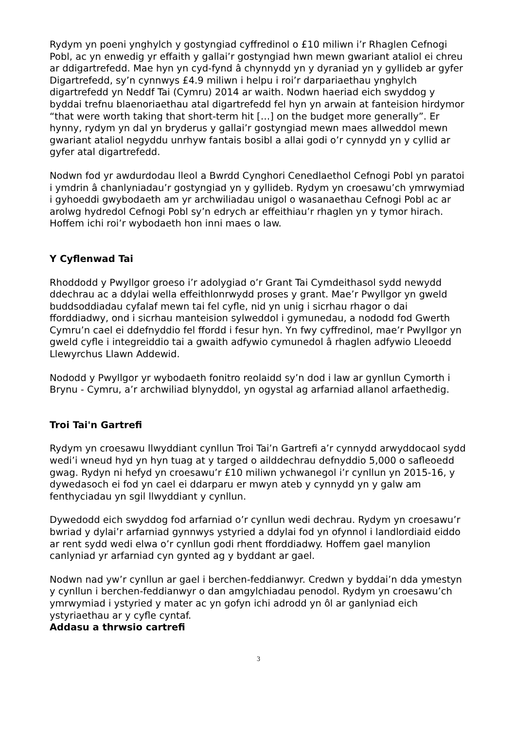Rydym yn poeni ynghylch y gostyngiad cyffredinol o £10 miliwn i’r Rhaglen Cefnogi Pobl, ac yn enwedig yr effaith y gallai’r gostyngiad hwn mewn gwariant ataliol ei chreu ar ddigartrefedd. Mae hyn yn cyd-fynd â chynnydd yn y dyraniad yn y gyllideb ar gyfer Digartrefedd, sy’n cynnwys £4.9 miliwn i helpu i roi’r darpariaethau ynghylch digartrefedd yn Neddf Tai (Cymru) 2014 ar waith. Nodwn haeriad eich swyddog y byddai trefnu blaenoriaethau atal digartrefedd fel hyn yn arwain at fanteision hirdymor “that were worth taking that short-term hit […] on the budget more generally”. Er hynny, rydym yn dal yn bryderus y gallai’r gostyngiad mewn maes allweddol mewn gwariant ataliol negyddu unrhyw fantais bosibl a allai godi o’r cynnydd yn y cyllid ar gyfer atal digartrefedd.
Nodwn fod yr awdurdodau lleol a Bwrdd Cynghori Cenedlaethol Cefnogi Pobl yn paratoi i ymdrin â chanlyniadau’r gostyngiad yn y gyllideb. Rydym yn croesawu’ch ymrwymiad i gyhoeddi gwybodaeth am yr archwiliadau unigol o wasanaethau Cefnogi Pobl ac ar arolwg hydredol Cefnogi Pobl sy’n edrych ar effeithiau’r rhaglen yn y tymor hirach. Hoffem ichi roi’r wybodaeth hon inni maes o law.
Y Cyflenwad Tai
Rhoddodd y Pwyllgor groeso i’r adolygiad o’r Grant Tai Cymdeithasol sydd newydd ddechrau ac a ddylai wella effeithlonrwydd proses y grant. Mae’r Pwyllgor yn gweld buddsoddiadau cyfalaf mewn tai fel cyfle, nid yn unig i sicrhau rhagor o dai fforddiadwy, ond i sicrhau manteision sylweddol i gymunedau, a nododd fod Gwerth Cymru’n cael ei ddefnyddio fel ffordd i fesur hyn. Yn fwy cyffredinol, mae’r Pwyllgor yn gweld cyfle i integreiddio tai a gwaith adfywio cymunedol â rhaglen adfywio Lleoedd Llewyrchus Llawn Addewid.
Nododd y Pwyllgor yr wybodaeth fonitro reolaidd sy’n dod i law ar gynllun Cymorth i Brynu - Cymru, a’r archwiliad blynyddol, yn ogystal ag arfarniad allanol arfaethedig.
Troi Tai'n Gartrefi
Rydym yn croesawu llwyddiant cynllun Troi Tai’n Gartrefi a’r cynnydd arwyddocaol sydd wedi’i wneud hyd yn hyn tuag at y targed o ailddechrau defnyddio 5,000 o safleoedd gwag. Rydyn ni hefyd yn croesawu’r £10 miliwn ychwanegol i’r cynllun yn 2015-16, y dywedasoch ei fod yn cael ei ddarparu er mwyn ateb y cynnydd yn y galw am fenthyciadau yn sgil llwyddiant y cynllun.
Dywedodd eich swyddog fod arfarniad o’r cynllun wedi dechrau. Rydym yn croesawu’r bwriad y dylai’r arfarniad gynnwys ystyried a ddylai fod yn ofynnol i landlordiaid eiddo ar rent sydd wedi elwa o’r cynllun godi rhent fforddiadwy. Hoffem gael manylion canlyniad yr arfarniad cyn gynted ag y byddant ar gael.
Nodwn nad yw’r cynllun ar gael i berchen-feddianwyr. Credwn y byddai’n dda ymestyn y cynllun i berchen-feddianwyr o dan amgylchiadau penodol. Rydym yn croesawu’ch ymrwymiad i ystyried y mater ac yn gofyn ichi adrodd yn ôl ar ganlyniad eich ystyriaethau ar y cyfle cyntaf.
Addasu a thrwsio cartrefi
3